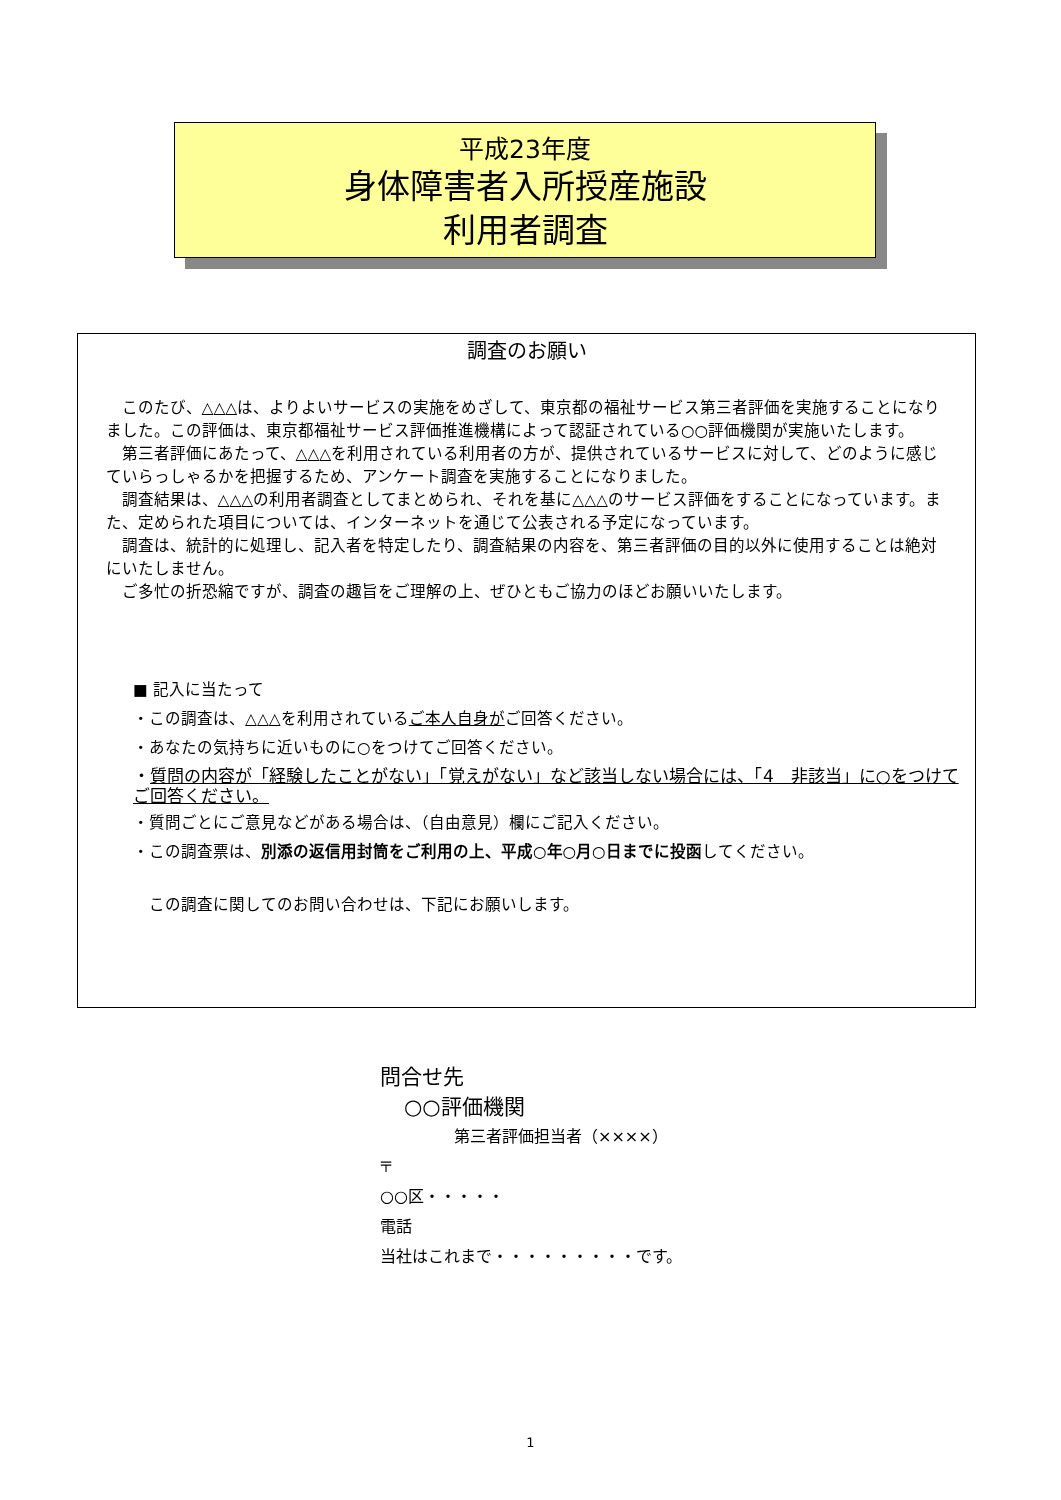平成23年度
身体障害者入所授産施設
利用者調査
調査のお願い
このたび、△△△は、よりよいサービスの実施をめざして、東京都の福祉サービス第三者評価を実施することになりました。この評価は、東京都福祉サービス評価推進機構によって認証されている○○評価機関が実施いたします。
第三者評価にあたって、△△△を利用されている利用者の方が、提供されているサービスに対して、どのように感じていらっしゃるかを把握するため、アンケート調査を実施することになりました。
調査結果は、△△△の利用者調査としてまとめられ、それを基に△△△のサービス評価をすることになっています。また、定められた項目については、インターネットを通じて公表される予定になっています。
調査は、統計的に処理し、記入者を特定したり、調査結果の内容を、第三者評価の目的以外に使用することは絶対にいたしません。
ご多忙の折恐縮ですが、調査の趣旨をご理解の上、ぜひともご協力のほどお願いいたします。
■ 記入に当たって
・この調査は、△△△を利用されているご本人自身がご回答ください。
・あなたの気持ちに近いものに○をつけてご回答ください。
・質問の内容が「経験したことがない」「覚えがない」など該当しない場合には、「4　非該当」に○をつけてご回答ください。
・質問ごとにご意見などがある場合は、（自由意見）欄にご記入ください。
・この調査票は、別添の返信用封筒をご利用の上、平成○年○月○日までに投函してください。
この調査に関してのお問い合わせは、下記にお願いします。
問合せ先
○○評価機関
第三者評価担当者（××××）
〒
○○区・・・・・
電話
当社はこれまで・・・・・・・・・です。
1